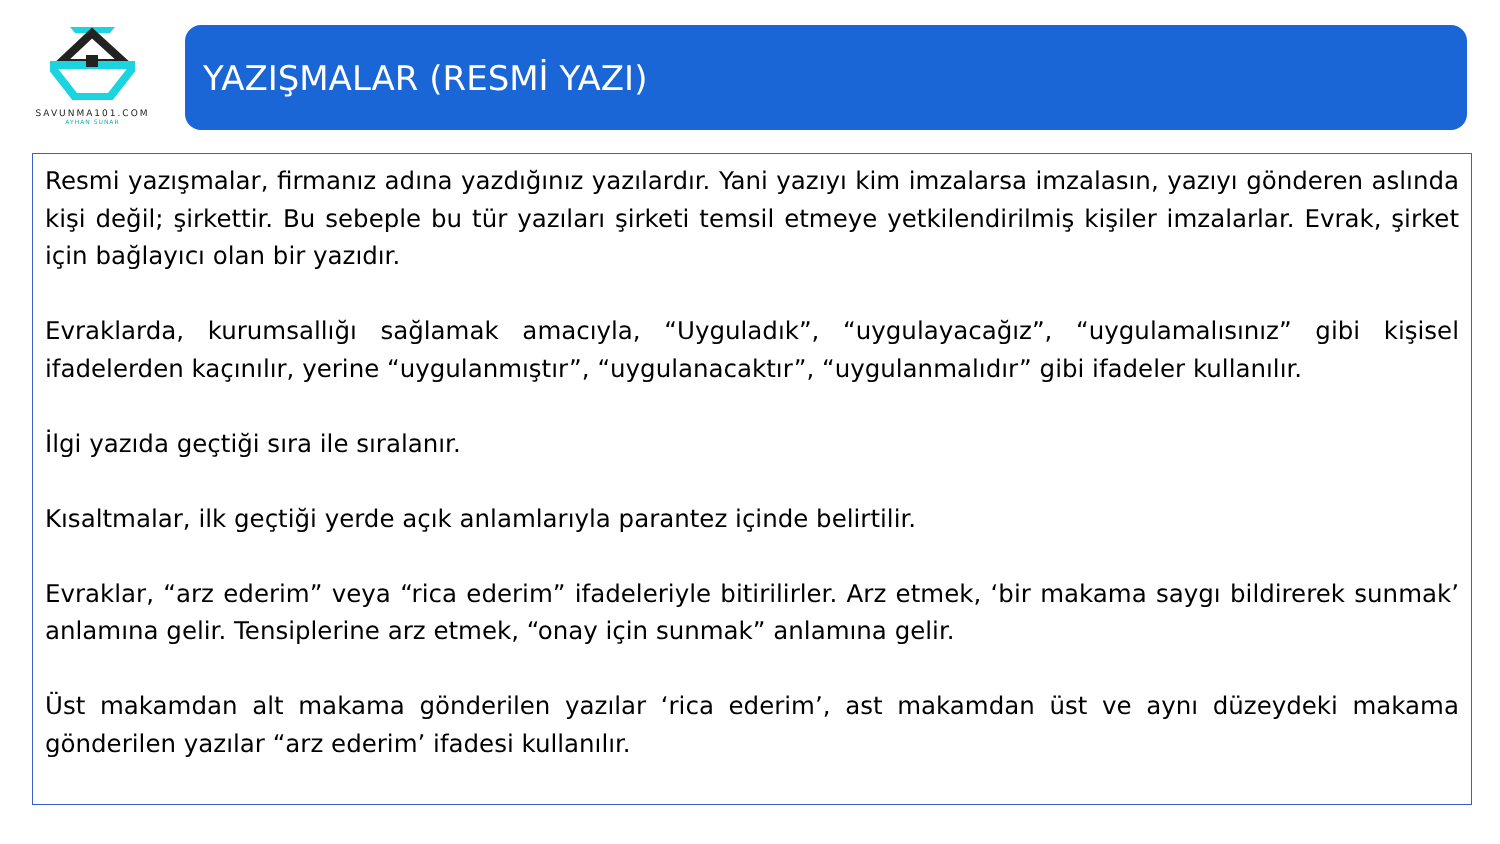SAVUNMA101.COM
AYHAN SUNAR
YAZIŞMALAR (RESMİ YAZI)
Resmi yazışmalar, firmanız adına yazdığınız yazılardır. Yani yazıyı kim imzalarsa imzalasın, yazıyı gönderen aslında kişi değil; şirkettir. Bu sebeple bu tür yazıları şirketi temsil etmeye yetkilendirilmiş kişiler imzalarlar. Evrak, şirket için bağlayıcı olan bir yazıdır.
Evraklarda, kurumsallığı sağlamak amacıyla, “Uyguladık”, “uygulayacağız”, “uygulamalısınız” gibi kişisel ifadelerden kaçınılır, yerine “uygulanmıştır”, “uygulanacaktır”, “uygulanmalıdır” gibi ifadeler kullanılır.
İlgi yazıda geçtiği sıra ile sıralanır.
Kısaltmalar, ilk geçtiği yerde açık anlamlarıyla parantez içinde belirtilir.
Evraklar, “arz ederim” veya “rica ederim” ifadeleriyle bitirilirler. Arz etmek, ‘bir makama saygı bildirerek sunmak’ anlamına gelir. Tensiplerine arz etmek, “onay için sunmak” anlamına gelir.
Üst makamdan alt makama gönderilen yazılar ‘rica ederim’, ast makamdan üst ve aynı düzeydeki makama gönderilen yazılar “arz ederim’ ifadesi kullanılır.